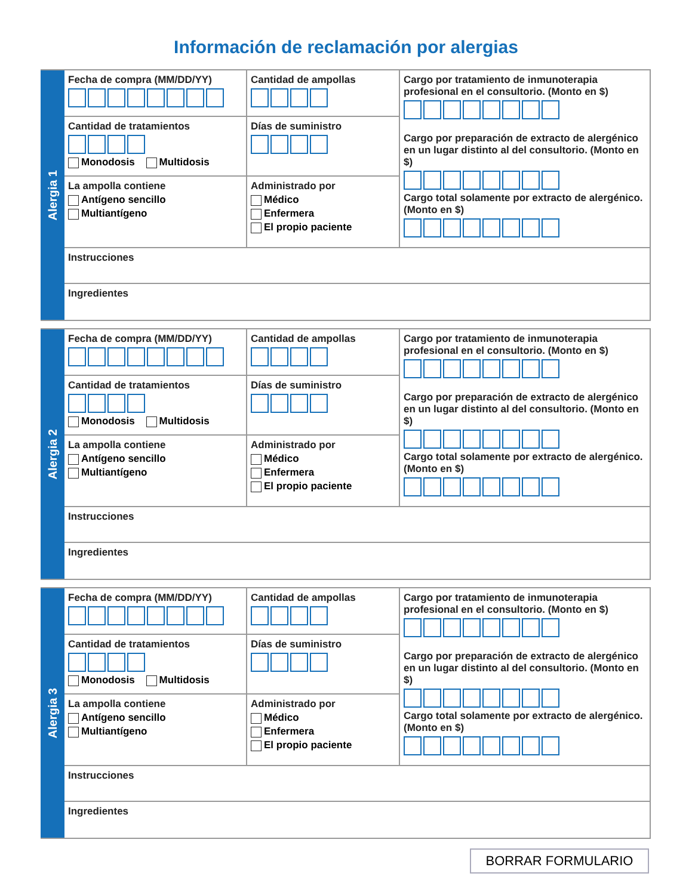Información de reclamación por alergias
Alergia 1
Fecha de compra (MM/DD/YY)
Cantidad de tratamientos
Monodosis Multidosis
La ampolla contiene
Antígeno sencillo
Multiantígeno
Cantidad de ampollas
Días de suministro
Administrado por
Médico
Enfermera
El propio paciente
Cargo por tratamiento de inmunoterapia profesional en el consultorio. (Monto en $)
Cargo por preparación de extracto de alergénico en un lugar distinto al del consultorio. (Monto en $)
Cargo total solamente por extracto de alergénico. (Monto en $)
Instrucciones
Ingredientes
Alergia 2
Fecha de compra (MM/DD/YY)
Cantidad de tratamientos
Monodosis Multidosis
La ampolla contiene
Antígeno sencillo
Multiantígeno
Cantidad de ampollas
Días de suministro
Administrado por
Médico
Enfermera
El propio paciente
Cargo por tratamiento de inmunoterapia profesional en el consultorio. (Monto en $)
Cargo por preparación de extracto de alergénico en un lugar distinto al del consultorio. (Monto en $)
Cargo total solamente por extracto de alergénico. (Monto en $)
Instrucciones
Ingredientes
Alergia 3
Fecha de compra (MM/DD/YY)
Cantidad de tratamientos
Monodosis Multidosis
La ampolla contiene
Antígeno sencillo
Multiantígeno
Cantidad de ampollas
Días de suministro
Administrado por
Médico
Enfermera
El propio paciente
Cargo por tratamiento de inmunoterapia profesional en el consultorio. (Monto en $)
Cargo por preparación de extracto de alergénico en un lugar distinto al del consultorio. (Monto en $)
Cargo total solamente por extracto de alergénico. (Monto en $)
Instrucciones
Ingredientes
BORRAR FORMULARIO